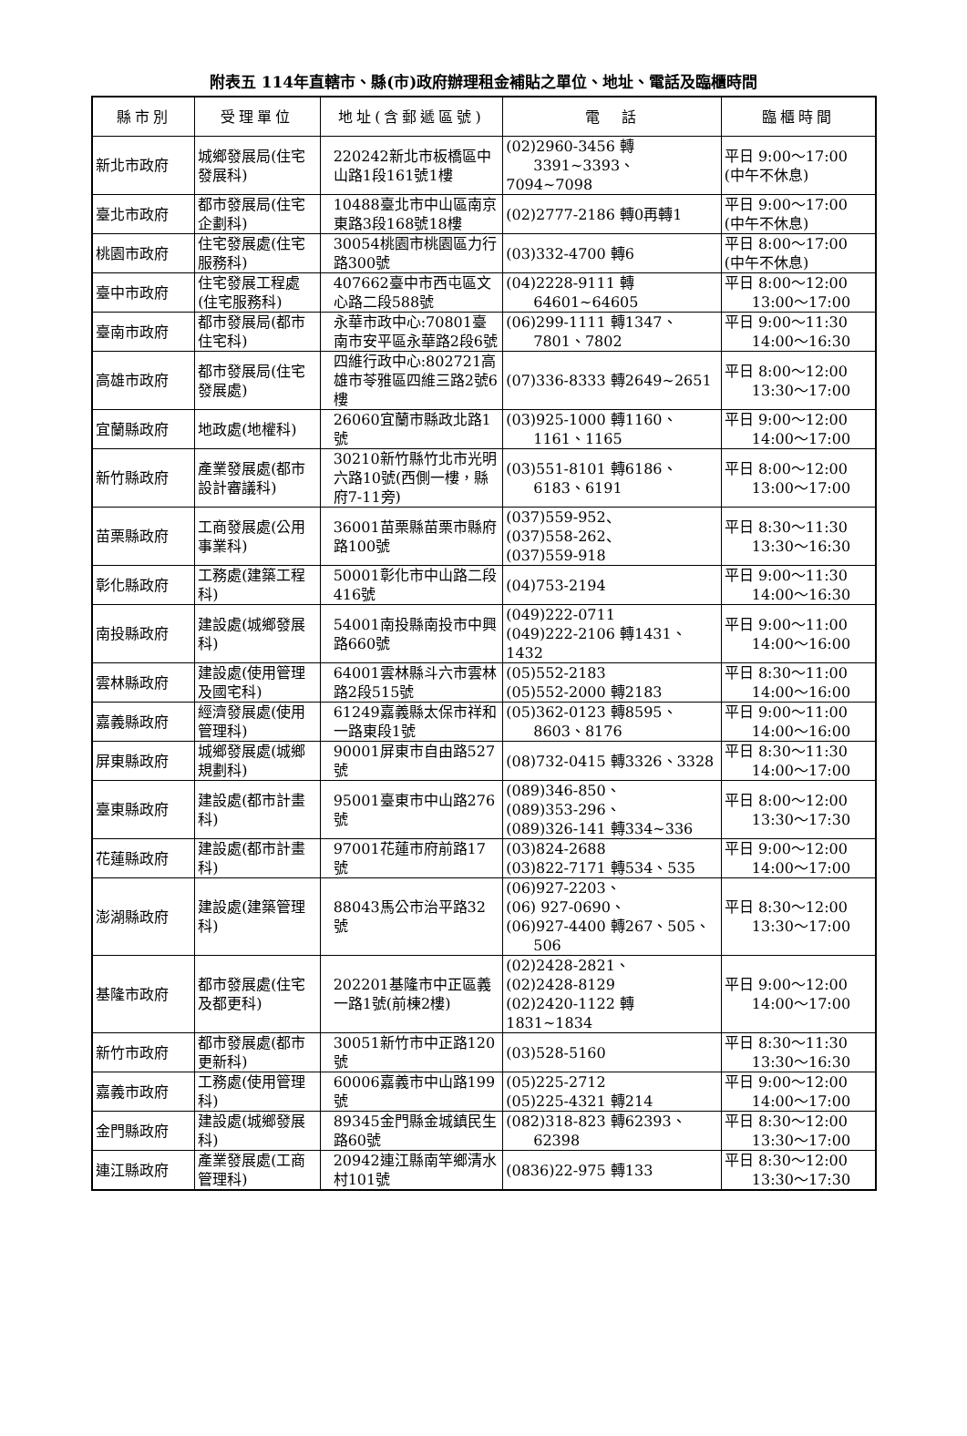附表五 114年直轄市、縣(市)政府辦理租金補貼之單位、地址、電話及臨櫃時間
| 縣市別 | 受理單位 | 地址(含郵遞區號) | 電 話 | 臨櫃時間 |
| --- | --- | --- | --- | --- |
| 新北市政府 | 城鄉發展局(住宅發展科) | 220242新北市板橋區中山路1段161號1樓 | (02)2960-3456 轉 3391~3393、7094~7098 | 平日 9:00～17:00 (中午不休息) |
| 臺北市政府 | 都市發展局(住宅企劃科) | 10488臺北市中山區南京東路3段168號18樓 | (02)2777-2186 轉0再轉1 | 平日 9:00～17:00 (中午不休息) |
| 桃園市政府 | 住宅發展處(住宅服務科) | 30054桃園市桃園區力行路300號 | (03)332-4700 轉6 | 平日 8:00～17:00 (中午不休息) |
| 臺中市政府 | 住宅發展工程處(住宅服務科) | 407662臺中市西屯區文心路二段588號 | (04)2228-9111 轉 64601~64605 | 平日 8:00～12:00 13:00～17:00 |
| 臺南市政府 | 都市發展局(都市住宅科) | 永華市政中心:70801臺南市安平區永華路2段6號 | (06)299-1111 轉1347、 7801、7802 | 平日 9:00～11:30 14:00～16:30 |
| 高雄市政府 | 都市發展局(住宅發展處) | 四維行政中心:802721高雄市苓雅區四維三路2號6樓 | (07)336-8333 轉2649~2651 | 平日 8:00～12:00 13:30～17:00 |
| 宜蘭縣政府 | 地政處(地權科) | 26060宜蘭市縣政北路1號 | (03)925-1000 轉1160、 1161、1165 | 平日 9:00～12:00 14:00～17:00 |
| 新竹縣政府 | 產業發展處(都市設計審議科) | 30210新竹縣竹北市光明六路10號(西側一樓，縣府7-11旁) | (03)551-8101 轉6186、 6183、6191 | 平日 8:00～12:00 13:00～17:00 |
| 苗栗縣政府 | 工商發展處(公用事業科) | 36001苗栗縣苗栗市縣府路100號 | (037)559-952、 (037)558-262、 (037)559-918 | 平日 8:30～11:30 13:30～16:30 |
| 彰化縣政府 | 工務處(建築工程科) | 50001彰化市中山路二段416號 | (04)753-2194 | 平日 9:00～11:30 14:00～16:30 |
| 南投縣政府 | 建設處(城鄉發展科) | 54001南投縣南投市中興路660號 | (049)222-0711 (049)222-2106 轉1431、1432 | 平日 9:00～11:00 14:00～16:00 |
| 雲林縣政府 | 建設處(使用管理及國宅科) | 64001雲林縣斗六市雲林路2段515號 | (05)552-2183 (05)552-2000 轉2183 | 平日 8:30～11:00 14:00～16:00 |
| 嘉義縣政府 | 經濟發展處(使用管理科) | 61249嘉義縣太保市祥和一路東段1號 | (05)362-0123 轉8595、 8603、8176 | 平日 9:00～11:00 14:00～16:00 |
| 屏東縣政府 | 城鄉發展處(城鄉規劃科) | 90001屏東市自由路527號 | (08)732-0415 轉3326、3328 | 平日 8:30～11:30 14:00～17:00 |
| 臺東縣政府 | 建設處(都市計畫科) | 95001臺東市中山路276號 | (089)346-850、 (089)353-296、 (089)326-141 轉334~336 | 平日 8:00～12:00 13:30～17:30 |
| 花蓮縣政府 | 建設處(都市計畫科) | 97001花蓮市府前路17號 | (03)824-2688 (03)822-7171 轉534、535 | 平日 9:00～12:00 14:00～17:00 |
| 澎湖縣政府 | 建設處(建築管理科) | 88043馬公市治平路32號 | (06)927-2203、 (06) 927-0690、 (06)927-4400 轉267、505、 506 | 平日 8:30～12:00 13:30～17:00 |
| 基隆市政府 | 都市發展處(住宅及都更科) | 202201基隆市中正區義一路1號(前棟2樓) | (02)2428-2821、 (02)2428-8129 (02)2420-1122 轉1831~1834 | 平日 9:00～12:00 14:00～17:00 |
| 新竹市政府 | 都市發展處(都市更新科) | 30051新竹市中正路120號 | (03)528-5160 | 平日 8:30～11:30 13:30～16:30 |
| 嘉義市政府 | 工務處(使用管理科) | 60006嘉義市中山路199號 | (05)225-2712 (05)225-4321 轉214 | 平日 9:00～12:00 14:00～17:00 |
| 金門縣政府 | 建設處(城鄉發展科) | 89345金門縣金城鎮民生路60號 | (082)318-823 轉62393、 62398 | 平日 8:30～12:00 13:30～17:00 |
| 連江縣政府 | 產業發展處(工商管理科) | 20942連江縣南竿鄉清水村101號 | (0836)22-975 轉133 | 平日 8:30～12:00 13:30～17:30 |